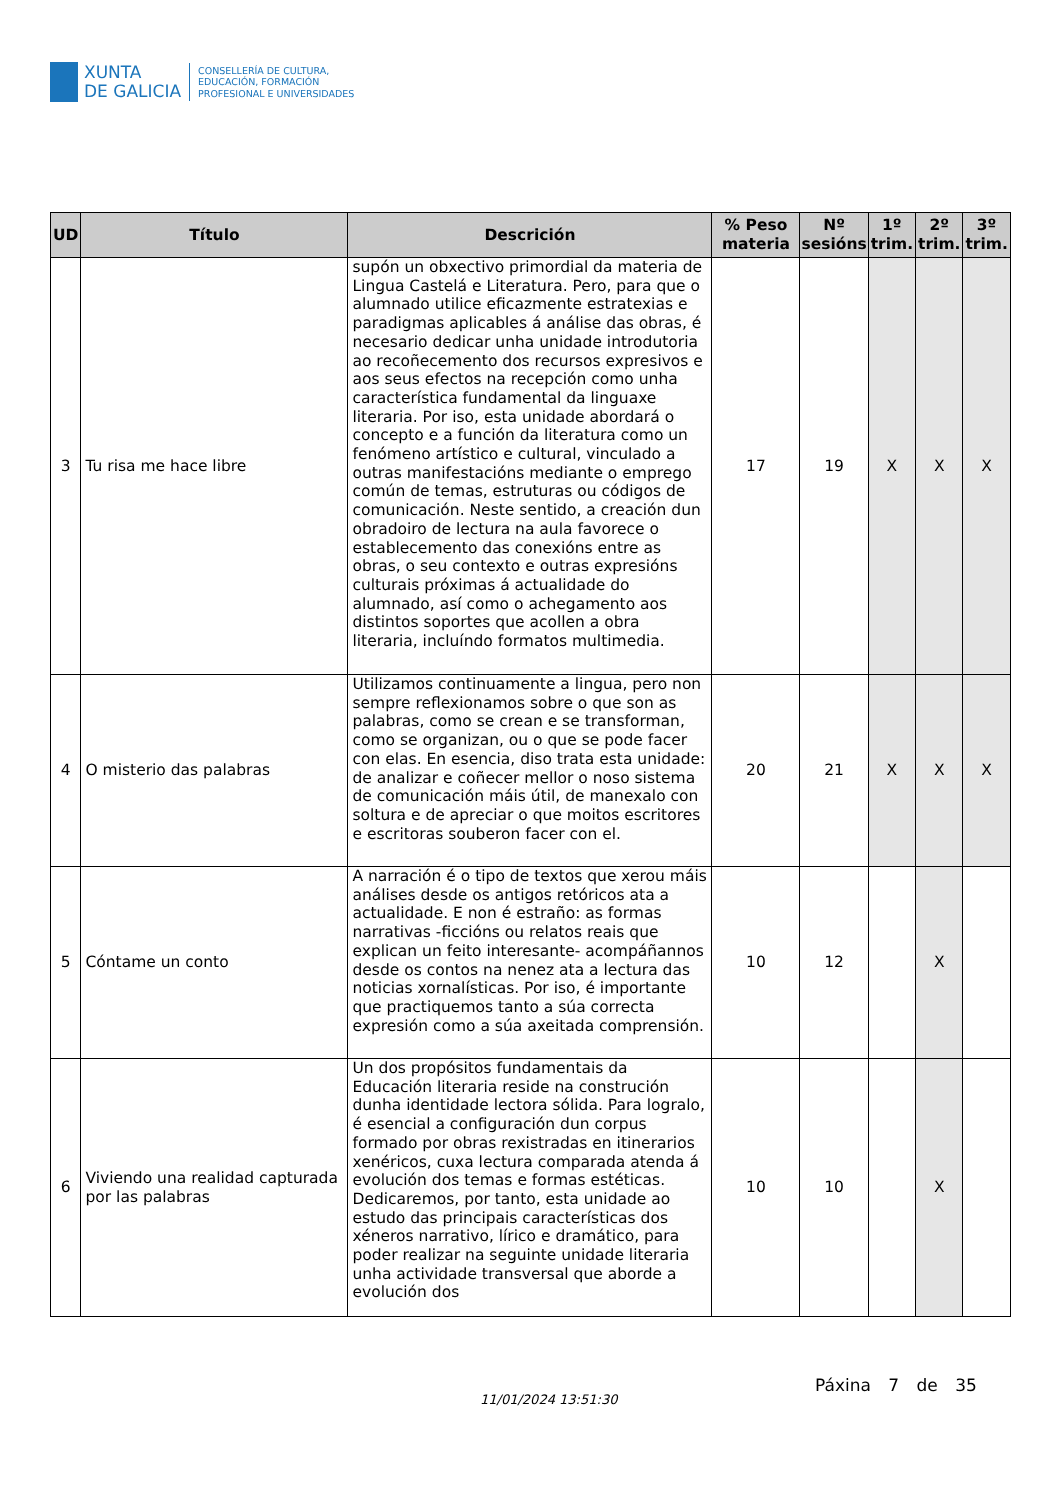XUNTA
DE GALICIA
CONSELLERÍA DE CULTURA,
EDUCACIÓN, FORMACIÓN
PROFESIONAL E UNIVERSIDADES
| UD | Título | Descrición | % Peso materia | Nº sesións | 1º trim. | 2º trim. | 3º trim. |
| --- | --- | --- | --- | --- | --- | --- | --- |
| 3 | Tu risa me hace libre | supón un obxectivo primordial da materia de Lingua Castelá e Literatura. Pero, para que o alumnado utilice eficazmente estratexias e paradigmas aplicables á análise das obras, é necesario dedicar unha unidade introdutoria ao recoñecemento dos recursos expresivos e aos seus efectos na recepción como unha característica fundamental da linguaxe literaria. Por iso, esta unidade abordará o concepto e a función da literatura como un fenómeno artístico e cultural, vinculado a outras manifestacións mediante o emprego común de temas, estruturas ou códigos de comunicación. Neste sentido, a creación dun obradoiro de lectura na aula favorece o establecemento das conexións entre as obras, o seu contexto e outras expresións culturais próximas á actualidade do alumnado, así como o achegamento aos distintos soportes que acollen a obra literaria, incluíndo formatos multimedia. | 17 | 19 | X | X | X |
| 4 | O misterio das palabras | Utilizamos continuamente a lingua, pero non sempre reflexionamos sobre o que son as palabras, como se crean e se transforman, como se organizan, ou o que se pode facer con elas. En esencia, diso trata esta unidade: de analizar e coñecer mellor o noso sistema de comunicación máis útil, de manexalo con soltura e de apreciar o que moitos escritores e escritoras souberon facer con el. | 20 | 21 | X | X | X |
| 5 | Cóntame un conto | A narración é o tipo de textos que xerou máis análises desde os antigos retóricos ata a actualidade. E non é estraño: as formas narrativas -ficcións ou relatos reais que explican un feito interesante- acompáñannos desde os contos na nenez ata a lectura das noticias xornalísticas. Por iso, é importante que practiquemos tanto a súa correcta expresión como a súa axeitada comprensión. | 10 | 12 | | X | |
| 6 | Viviendo una realidad capturada por las palabras | Un dos propósitos fundamentais da Educación literaria reside na construción dunha identidade lectora sólida. Para logralo, é esencial a configuración dun corpus formado por obras rexistradas en itinerarios xenéricos, cuxa lectura comparada atenda á evolución dos temas e formas estéticas. Dedicaremos, por tanto, esta unidade ao estudo das principais características dos xéneros narrativo, lírico e dramático, para poder realizar na seguinte unidade literaria unha actividade transversal que aborde a evolución dos | 10 | 10 | | X | |
Páxina 7 de 35
11/01/2024 13:51:30